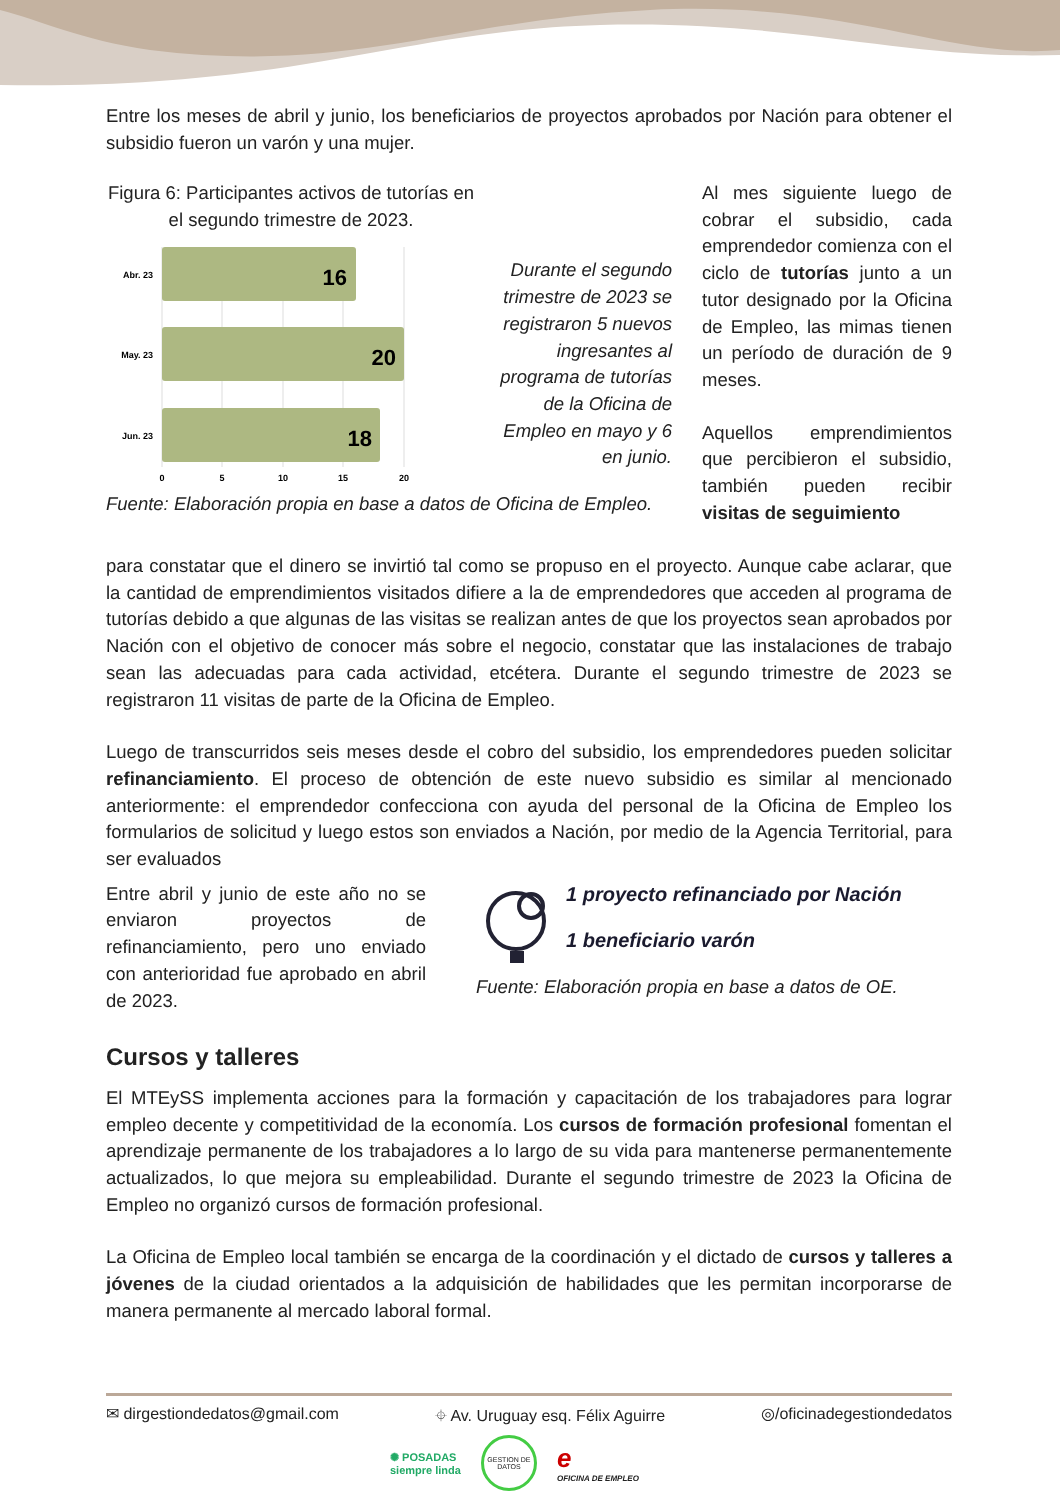Entre los meses de abril y junio, los beneficiarios de proyectos aprobados por Nación para obtener el subsidio fueron un varón y una mujer.
Figura 6: Participantes activos de tutorías en el segundo trimestre de 2023.
16
20
18
Abr. 23
May. 23
Jun. 23
0
5
10
15
20
Durante el segundo trimestre de 2023 se registraron 5 nuevos ingresantes al programa de tutorías de la Oficina de Empleo en mayo y 6 en junio.
Fuente: Elaboración propia en base a datos de Oficina de Empleo.
Al mes siguiente luego de cobrar el subsidio, cada emprendedor comienza con el ciclo de tutorías junto a un tutor designado por la Oficina de Empleo, las mimas tienen un período de duración de 9 meses.
Aquellos emprendimientos que percibieron el subsidio, también pueden recibir visitas de seguimiento
para constatar que el dinero se invirtió tal como se propuso en el proyecto. Aunque cabe aclarar, que la cantidad de emprendimientos visitados difiere a la de emprendedores que acceden al programa de tutorías debido a que algunas de las visitas se realizan antes de que los proyectos sean aprobados por Nación con el objetivo de conocer más sobre el negocio, constatar que las instalaciones de trabajo sean las adecuadas para cada actividad, etcétera. Durante el segundo trimestre de 2023 se registraron 11 visitas de parte de la Oficina de Empleo.
Luego de transcurridos seis meses desde el cobro del subsidio, los emprendedores pueden solicitar refinanciamiento. El proceso de obtención de este nuevo subsidio es similar al mencionado anteriormente: el emprendedor confecciona con ayuda del personal de la Oficina de Empleo los formularios de solicitud y luego estos son enviados a Nación, por medio de la Agencia Territorial, para ser evaluados
Entre abril y junio de este año no se enviaron proyectos de refinanciamiento, pero uno enviado con anterioridad fue aprobado en abril de 2023.
1 proyecto refinanciado por Nación
1 beneficiario varón
Fuente: Elaboración propia en base a datos de OE.
Cursos y talleres
El MTEySS implementa acciones para la formación y capacitación de los trabajadores para lograr empleo decente y competitividad de la economía. Los cursos de formación profesional fomentan el aprendizaje permanente de los trabajadores a lo largo de su vida para mantenerse permanentemente actualizados, lo que mejora su empleabilidad. Durante el segundo trimestre de 2023 la Oficina de Empleo no organizó cursos de formación profesional.
La Oficina de Empleo local también se encarga de la coordinación y el dictado de cursos y talleres a jóvenes de la ciudad orientados a la adquisición de habilidades que les permitan incorporarse de manera permanente al mercado laboral formal.
✉ dirgestiondedatos@gmail.com ⌖ Av. Uruguay esq. Félix Aguirre ◎/oficinadegestiondedatos
✺ POSADAS
siempre linda GESTION DE DATOS e
OFICINA DE EMPLEO